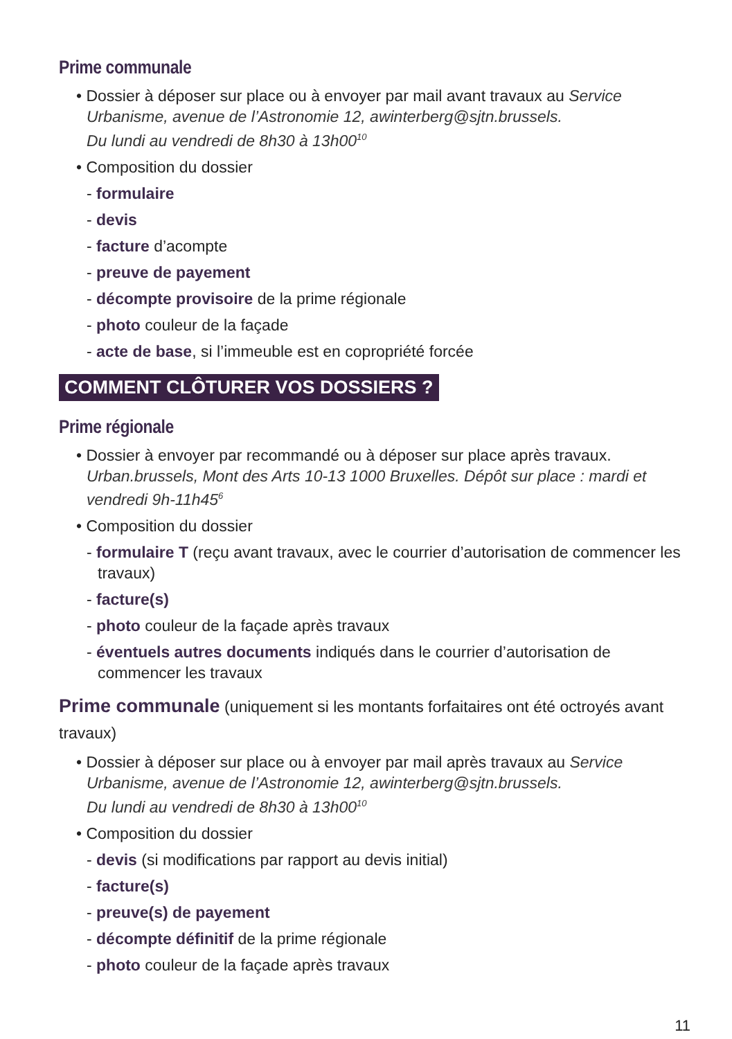Prime communale
• Dossier à déposer sur place ou à envoyer par mail avant travaux au Service Urbanisme, avenue de l’Astronomie 12, awinterberg@sjtn.brussels.
Du lundi au vendredi de 8h30 à 13h00<sup>10</sup>
• Composition du dossier
- formulaire
- devis
- facture d’acompte
- preuve de payement
- décompte provisoire de la prime régionale
- photo couleur de la façade
- acte de base, si l’immeuble est en copropriété forcée
COMMENT CLÔTURER VOS DOSSIERS ?
Prime régionale
• Dossier à envoyer par recommandé ou à déposer sur place après travaux. Urban.brussels, Mont des Arts 10-13 1000 Bruxelles. Dépôt sur place : mardi et vendredi 9h-11h45<sup>6</sup>
• Composition du dossier
- formulaire T (reçu avant travaux, avec le courrier d’autorisation de commencer les travaux)
- facture(s)
- photo couleur de la façade après travaux
- éventuels autres documents indiqués dans le courrier d’autorisation de commencer les travaux
Prime communale (uniquement si les montants forfaitaires ont été octroyés avant travaux)
• Dossier à déposer sur place ou à envoyer par mail après travaux au Service Urbanisme, avenue de l’Astronomie 12, awinterberg@sjtn.brussels.
Du lundi au vendredi de 8h30 à 13h00<sup>10</sup>
• Composition du dossier
- devis (si modifications par rapport au devis initial)
- facture(s)
- preuve(s) de payement
- décompte définitif de la prime régionale
- photo couleur de la façade après travaux
11